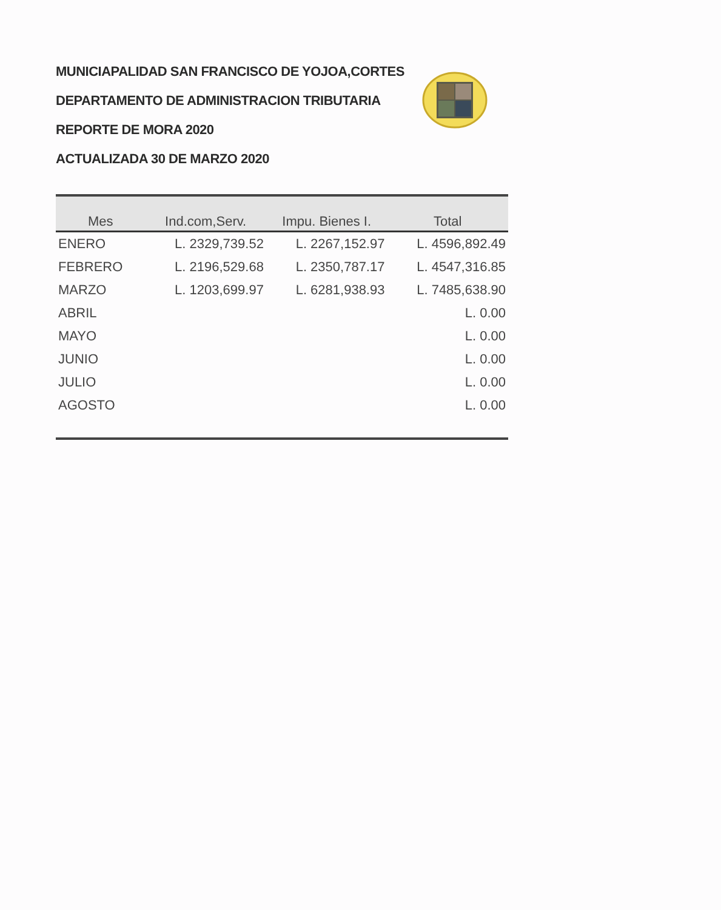MUNICIAPALIDAD SAN FRANCISCO DE YOJOA,CORTES
DEPARTAMENTO DE ADMINISTRACION TRIBUTARIA
REPORTE DE MORA 2020
ACTUALIZADA 30 DE MARZO 2020
| Mes | Ind.com,Serv. | Impu. Bienes I. | Total |
| --- | --- | --- | --- |
| ENERO | L. 2329,739.52 | L. 2267,152.97 | L. 4596,892.49 |
| FEBRERO | L. 2196,529.68 | L. 2350,787.17 | L. 4547,316.85 |
| MARZO | L. 1203,699.97 | L. 6281,938.93 | L. 7485,638.90 |
| ABRIL | | | L. 0.00 |
| MAYO | | | L. 0.00 |
| JUNIO | | | L. 0.00 |
| JULIO | | | L. 0.00 |
| AGOSTO | | | L. 0.00 |